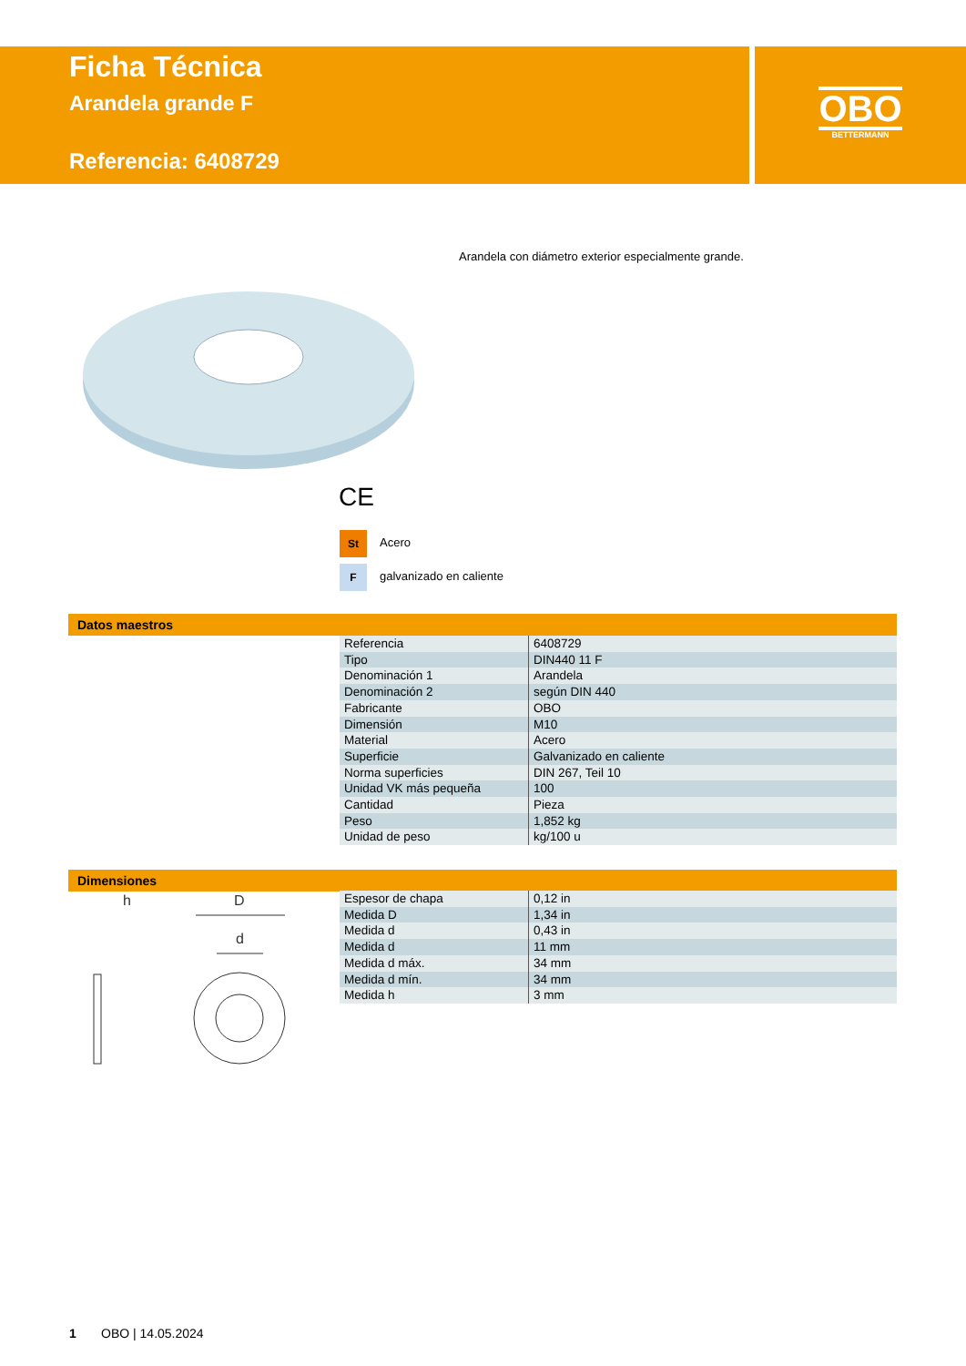Ficha Técnica
Arandela grande F
Referencia: 6408729
OBO
BETTERMANN
Arandela con diámetro exterior especialmente grande.
CE
St Acero
Fgalvanizado en caliente
Datos maestros
| Referencia | 6408729 |
| Tipo | DIN440 11 F |
| Denominación 1 | Arandela |
| Denominación 2 | según DIN 440 |
| Fabricante | OBO |
| Dimensión | M10 |
| Material | Acero |
| Superficie | Galvanizado en caliente |
| Norma superficies | DIN 267, Teil 10 |
| Unidad VK más pequeña | 100 |
| Cantidad | Pieza |
| Peso | 1,852 kg |
| Unidad de peso | kg/100 u |
Dimensiones
h
D
d
| Espesor de chapa | 0,12 in |
| Medida D | 1,34 in |
| Medida d | 0,43 in |
| Medida d | 11 mm |
| Medida d máx. | 34 mm |
| Medida d mín. | 34 mm |
| Medida h | 3 mm |
1 OBO | 14.05.2024